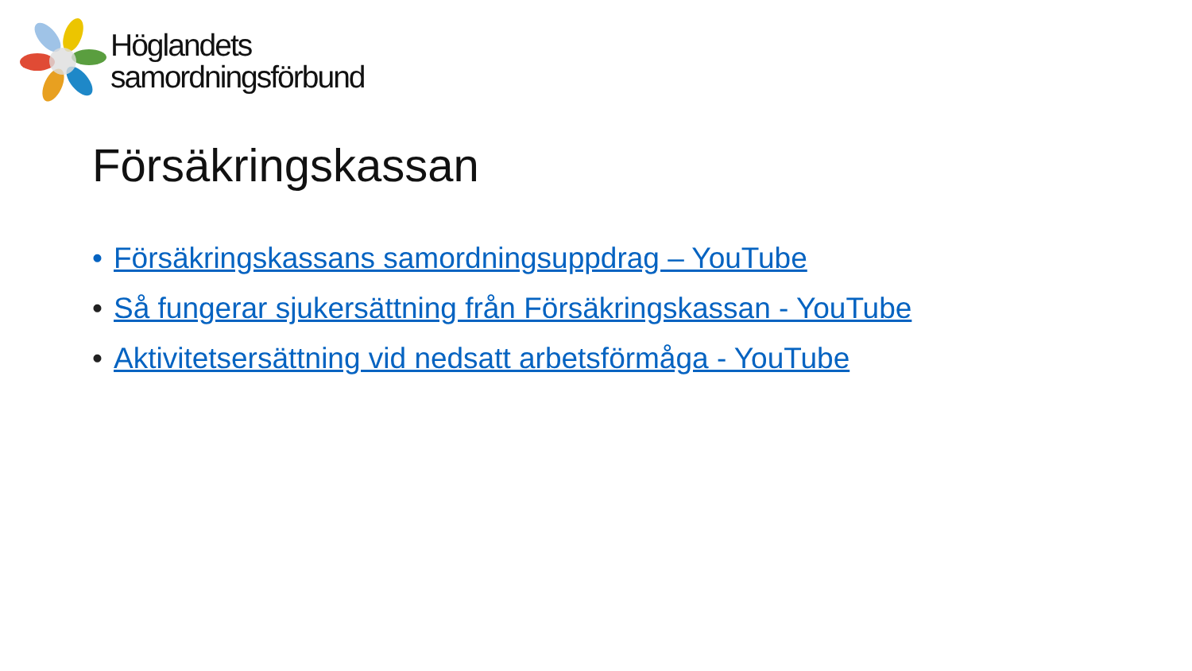Höglandets
samordningsförbund
Försäkringskassan
• Försäkringskassans samordningsuppdrag – YouTube
• Så fungerar sjukersättning från Försäkringskassan - YouTube
• Aktivitetsersättning vid nedsatt arbetsförmåga - YouTube